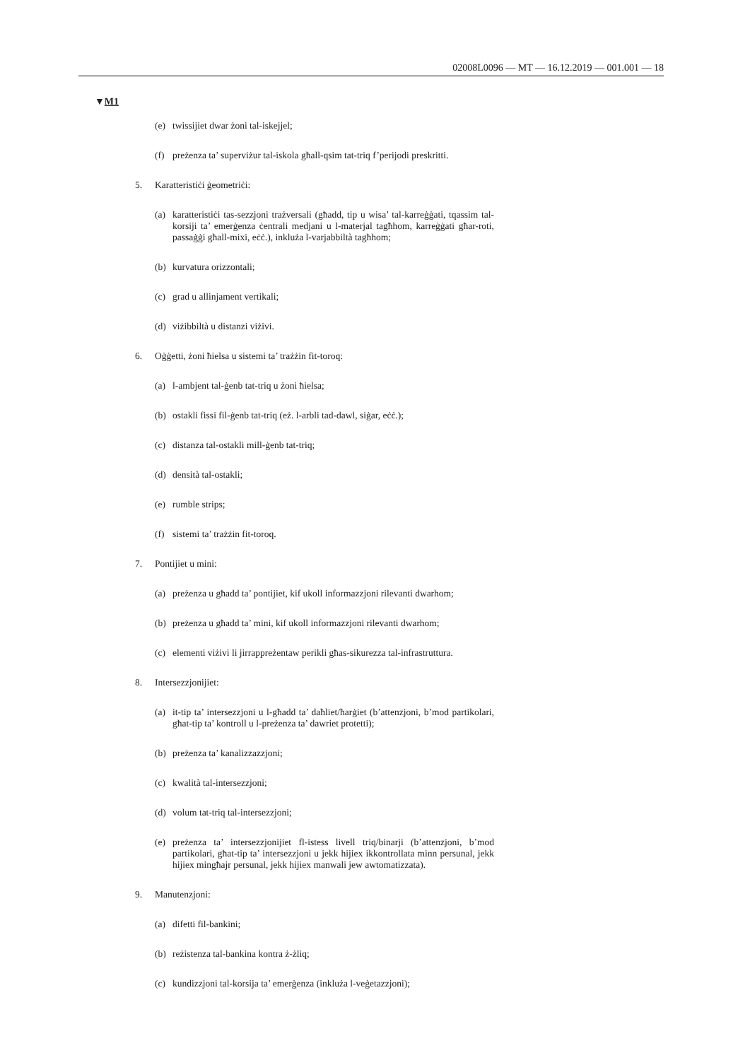02008L0096 — MT — 16.12.2019 — 001.001 — 18
▼M1
(e) twissijiet dwar żoni tal-iskejjel;
(f) preżenza ta’ superviżur tal-iskola għall-qsim tat-triq f’perijodi preskritti.
5. Karatteristiċi ġeometriċi:
(a) karatteristiċi tas-sezzjoni trażversali (għadd, tip u wisa’ tal-karreġġati, tqassim tal-korsiji ta’ emerġenza ċentrali medjani u l-materjal tagħhom, karreġġati għar-roti, passaġġi għall-mixi, eċċ.), inkluża l-varjabbiltà tagħhom;
(b) kurvatura orizzontali;
(c) grad u allinjament vertikali;
(d) viżibbiltà u distanzi viżivi.
6. Oġġetti, żoni ħielsa u sistemi ta’ trażżin fit-toroq:
(a) l-ambjent tal-ġenb tat-triq u żoni ħielsa;
(b) ostakli fissi fil-ġenb tat-triq (eż. l-arbli tad-dawl, siġar, eċċ.);
(c) distanza tal-ostakli mill-ġenb tat-triq;
(d) densità tal-ostakli;
(e) rumble strips;
(f) sistemi ta’ trażżin fit-toroq.
7. Pontijiet u mini:
(a) preżenza u għadd ta’ pontijiet, kif ukoll informazzjoni rilevanti dwarhom;
(b) preżenza u għadd ta’ mini, kif ukoll informazzjoni rilevanti dwarhom;
(c) elementi viżivi li jirrappreżentaw perikli għas-sikurezza tal-infrastruttura.
8. Intersezzjonijiet:
(a) it-tip ta’ intersezzjoni u l-għadd ta’ daħliet/ħarġiet (b’attenzjoni, b’mod partikolari, għat-tip ta’ kontroll u l-preżenza ta’ dawriet protetti);
(b) preżenza ta’ kanalizzazzjoni;
(c) kwalità tal-intersezzjoni;
(d) volum tat-triq tal-intersezzjoni;
(e) preżenza ta’ intersezzjonijiet fl-istess livell triq/binarji (b’attenzjoni, b’mod partikolari, għat-tip ta’ intersezzjoni u jekk hijiex ikkontrollata minn persunal, jekk hijiex mingħajr persunal, jekk hijiex manwali jew awtomatizzata).
9. Manutenzjoni:
(a) difetti fil-bankini;
(b) reżistenza tal-bankina kontra ż-żliq;
(c) kundizzjoni tal-korsija ta’ emerġenza (inkluża l-veġetazzjoni);